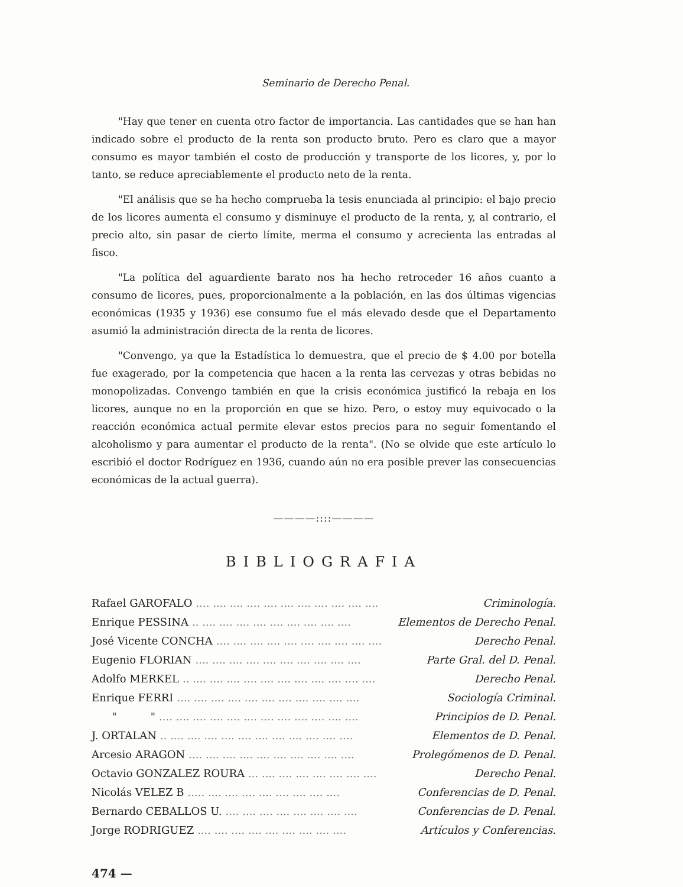Seminario de Derecho Penal.
"Hay que tener en cuenta otro factor de importancia. Las cantidades que se han han indicado sobre el producto de la renta son producto bruto. Pero es claro que a mayor consumo es mayor también el costo de producción y transporte de los licores, y, por lo tanto, se reduce apreciablemente el producto neto de la renta.
"El análisis que se ha hecho comprueba la tesis enunciada al principio: el bajo precio de los licores aumenta el consumo y disminuye el producto de la renta, y, al contrario, el precio alto, sin pasar de cierto límite, merma el consumo y acrecienta las entradas al fisco.
"La política del aguardiente barato nos ha hecho retroceder 16 años cuanto a consumo de licores, pues, proporcionalmente a la población, en las dos últimas vigencias económicas (1935 y 1936) ese consumo fue el más elevado desde que el Departamento asumió la administración directa de la renta de licores.
"Convengo, ya que la Estadística lo demuestra, que el precio de $ 4.00 por botella fue exagerado, por la competencia que hacen a la renta las cervezas y otras bebidas no monopolizadas. Convengo también en que la crisis económica justificó la rebaja en los licores, aunque no en la proporción en que se hizo. Pero, o estoy muy equivocado o la reacción económica actual permite elevar estos precios para no seguir fomentando el alcoholismo y para aumentar el producto de la renta". (No se olvide que este artículo lo escribió el doctor Rodríguez en 1936, cuando aún no era posible prever las consecuencias económicas de la actual guerra).
————::::————
BIBLIOGRAFIA
Rafael GAROFALO.... .... .... .... .... .... .... .... .... .... .... Criminología.
Enrique PESSINA.. .... .... .... .... .... .... .... .... .... Elementos de Derecho Penal.
José Vicente CONCHA.... .... .... .... .... .... .... .... .... .... Derecho Penal.
Eugenio FLORIAN.... .... .... .... .... .... .... .... .... .... Parte Gral. del D. Penal.
Adolfo MERKEL.. .... .... .... .... .... .... .... .... .... .... .... Derecho Penal.
Enrique FERRI.... .... .... .... .... .... .... .... .... .... .... Sociología Criminal.
" ".... .... .... .... .... .... .... .... .... .... .... .... Principios de D. Penal.
J. ORTALAN.. .... .... .... .... .... .... .... .... .... .... .... Elementos de D. Penal.
Arcesio ARAGON.... .... .... .... .... .... .... .... .... .... Prolegómenos de D. Penal.
Octavio GONZALEZ ROURA... .... .... .... .... .... .... .... Derecho Penal.
Nicolás VELEZ B..... .... .... .... .... .... .... .... .... Conferencias de D. Penal.
Bernardo CEBALLOS U..... .... .... .... .... .... .... .... Conferencias de D. Penal.
Jorge RODRIGUEZ.... .... .... .... .... .... .... .... .... Artículos y Conferencias.
474 —